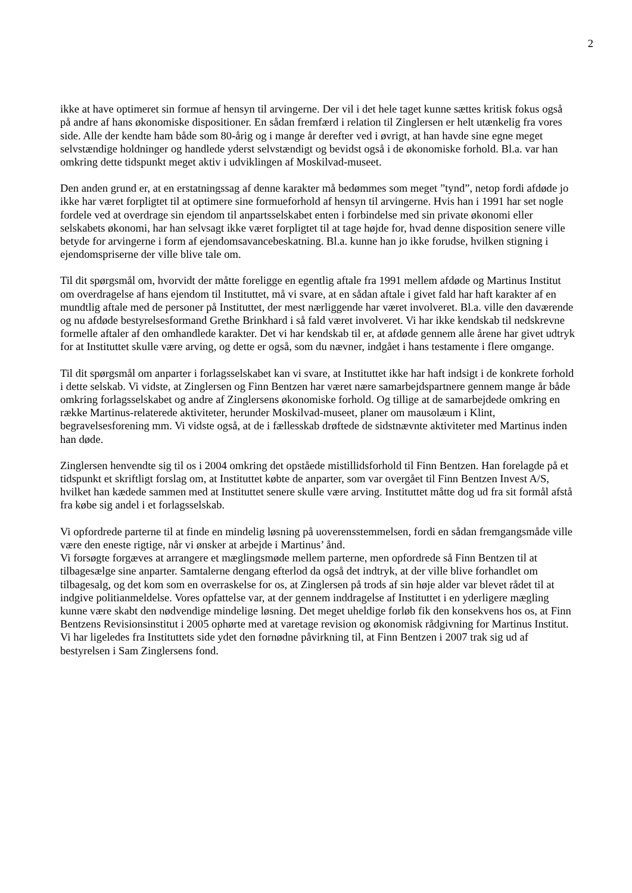2
ikke at have optimeret sin formue af hensyn til arvingerne. Der vil i det hele taget kunne sættes kritisk fokus også på andre af hans økonomiske dispositioner. En sådan fremfærd i relation til Zinglersen er helt utænkelig fra vores side. Alle der kendte ham både som 80-årig og i mange år derefter ved i øvrigt, at han havde sine egne meget selvstændige holdninger og handlede yderst selvstændigt og bevidst også i de økonomiske forhold. Bl.a. var han omkring dette tidspunkt meget aktiv i udviklingen af Moskilvad-museet.
Den anden grund er, at en erstatningssag af denne karakter må bedømmes som meget ”tynd”, netop fordi afdøde jo ikke har været forpligtet til at optimere sine formueforhold af hensyn til arvingerne. Hvis han i 1991 har set nogle fordele ved at overdrage sin ejendom til anpartsselskabet enten i forbindelse med sin private økonomi eller selskabets økonomi, har han selvsagt ikke været forpligtet til at tage højde for, hvad denne disposition senere ville betyde for arvingerne i form af ejendomsavancebeskatning. Bl.a. kunne han jo ikke forudse, hvilken stigning i ejendomspriserne der ville blive tale om.
Til dit spørgsmål om, hvorvidt der måtte foreligge en egentlig aftale fra 1991 mellem afdøde og Martinus Institut om overdragelse af hans ejendom til Instituttet, må vi svare, at en sådan aftale i givet fald har haft karakter af en mundtlig aftale med de personer på Instituttet, der mest nærliggende har været involveret. Bl.a. ville den daværende og nu afdøde bestyrelsesformand Grethe Brinkhard i så fald været involveret. Vi har ikke kendskab til nedskrevne formelle aftaler af den omhandlede karakter. Det vi har kendskab til er, at afdøde gennem alle årene har givet udtryk for at Instituttet skulle være arving, og dette er også, som du nævner, indgået i hans testamente i flere omgange.
Til dit spørgsmål om anparter i forlagsselskabet kan vi svare, at Instituttet ikke har haft indsigt i de konkrete forhold i dette selskab. Vi vidste, at Zinglersen og Finn Bentzen har været nære samarbejdspartnere gennem mange år både omkring forlagsselskabet og andre af Zinglersens økonomiske forhold. Og tillige at de samarbejdede omkring en række Martinus-relaterede aktiviteter, herunder Moskilvad-museet, planer om mausolæum i Klint, begravelsesforening mm. Vi vidste også, at de i fællesskab drøftede de sidstnævnte aktiviteter med Martinus inden han døde.
Zinglersen henvendte sig til os i 2004 omkring det opståede mistillidsforhold til Finn Bentzen. Han forelagde på et tidspunkt et skriftligt forslag om, at Instituttet købte de anparter, som var overgået til Finn Bentzen Invest A/S, hvilket han kædede sammen med at Instituttet senere skulle være arving. Instituttet måtte dog ud fra sit formål afstå fra købe sig andel i et forlagsselskab.
Vi opfordrede parterne til at finde en mindelig løsning på uoverensstemmelsen, fordi en sådan fremgangsmåde ville være den eneste rigtige, når vi ønsker at arbejde i Martinus’ ånd.
Vi forsøgte forgæves at arrangere et mæglingsmøde mellem parterne, men opfordrede så Finn Bentzen til at tilbagesælge sine anparter. Samtalerne dengang efterlod da også det indtryk, at der ville blive forhandlet om tilbagesalg, og det kom som en overraskelse for os, at Zinglersen på trods af sin høje alder var blevet rådet til at indgive politianmeldelse. Vores opfattelse var, at der gennem inddragelse af Instituttet i en yderligere mægling kunne være skabt den nødvendige mindelige løsning. Det meget uheldige forløb fik den konsekvens hos os, at Finn Bentzens Revisionsinstitut i 2005 ophørte med at varetage revision og økonomisk rådgivning for Martinus Institut. Vi har ligeledes fra Instituttets side ydet den fornødne påvirkning til, at Finn Bentzen i 2007 trak sig ud af bestyrelsen i Sam Zinglersens fond.